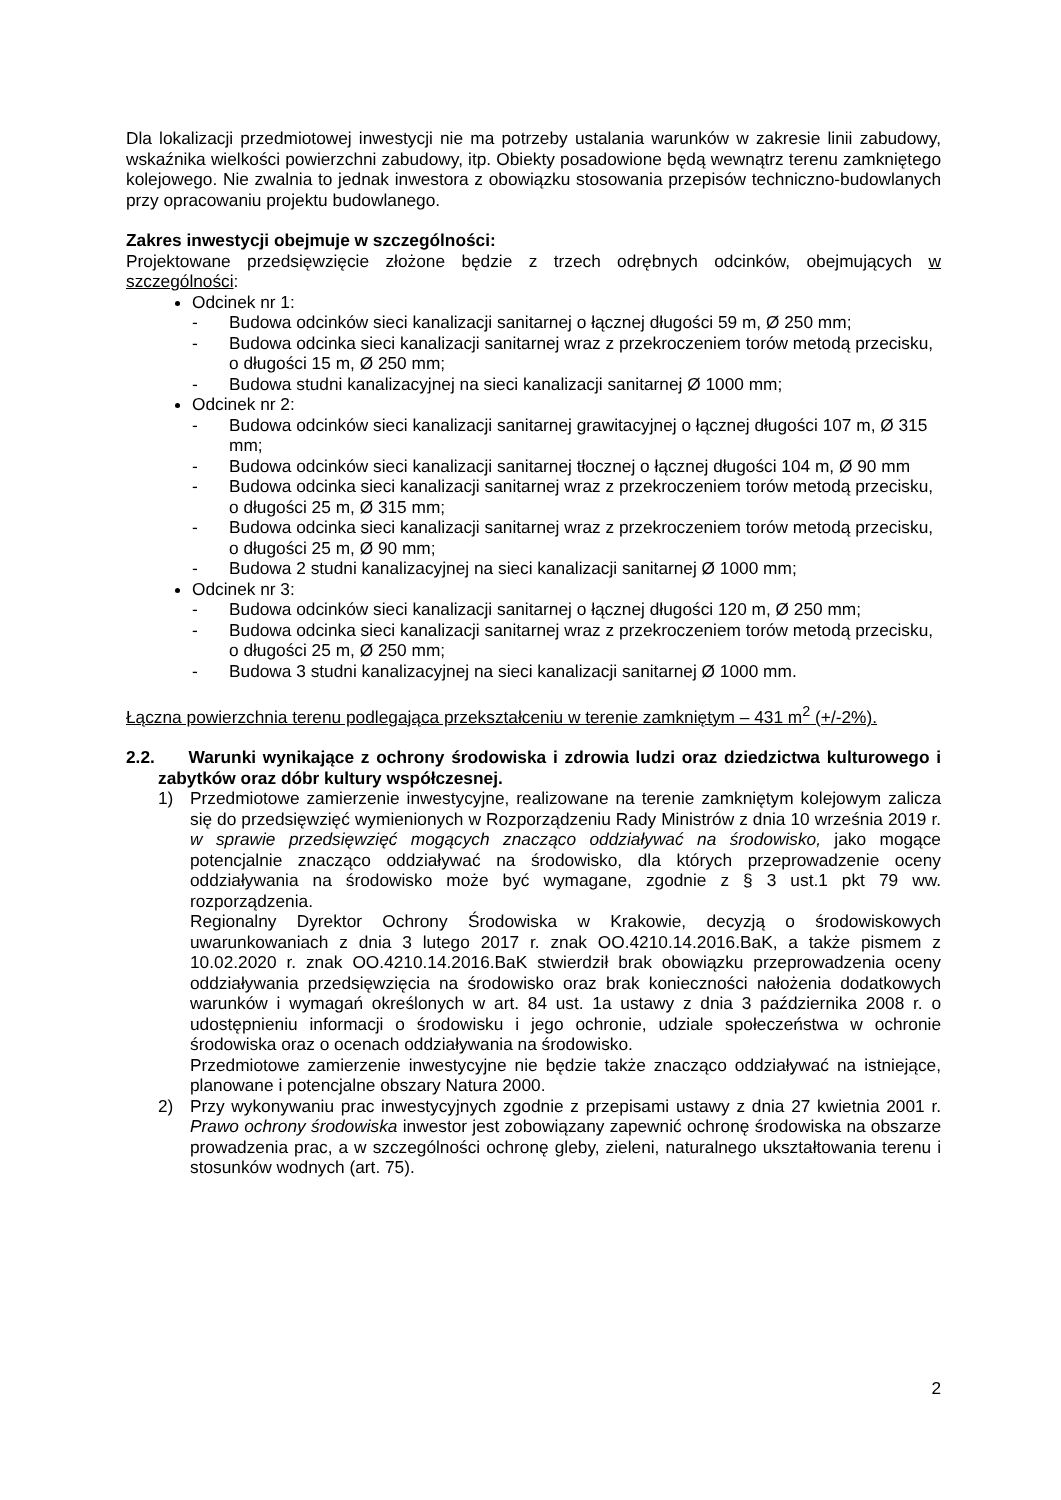Dla lokalizacji przedmiotowej inwestycji nie ma potrzeby ustalania warunków w zakresie linii zabudowy, wskaźnika wielkości powierzchni zabudowy, itp. Obiekty posadowione będą wewnątrz terenu zamkniętego kolejowego. Nie zwalnia to jednak inwestora z obowiązku stosowania przepisów techniczno-budowlanych przy opracowaniu projektu budowlanego.
Zakres inwestycji obejmuje w szczególności:
Projektowane przedsięwzięcie złożone będzie z trzech odrębnych odcinków, obejmujących w szczególności:
Odcinek nr 1:
- Budowa odcinków sieci kanalizacji sanitarnej o łącznej długości 59 m, Ø 250 mm;
- Budowa odcinka sieci kanalizacji sanitarnej wraz z przekroczeniem torów metodą przecisku, o długości 15 m, Ø 250 mm;
- Budowa studni kanalizacyjnej na sieci kanalizacji sanitarnej Ø 1000 mm;
Odcinek nr 2:
- Budowa odcinków sieci kanalizacji sanitarnej grawitacyjnej o łącznej długości 107 m, Ø 315 mm;
- Budowa odcinków sieci kanalizacji sanitarnej tłocznej o łącznej długości 104 m, Ø 90 mm
- Budowa odcinka sieci kanalizacji sanitarnej wraz z przekroczeniem torów metodą przecisku, o długości 25 m, Ø 315 mm;
- Budowa odcinka sieci kanalizacji sanitarnej wraz z przekroczeniem torów metodą przecisku, o długości 25 m, Ø 90 mm;
- Budowa 2 studni kanalizacyjnej na sieci kanalizacji sanitarnej Ø 1000 mm;
Odcinek nr 3:
- Budowa odcinków sieci kanalizacji sanitarnej o łącznej długości 120 m, Ø 250 mm;
- Budowa odcinka sieci kanalizacji sanitarnej wraz z przekroczeniem torów metodą przecisku, o długości 25 m, Ø 250 mm;
- Budowa 3 studni kanalizacyjnej na sieci kanalizacji sanitarnej Ø 1000 mm.
Łączna powierzchnia terenu podlegająca przekształceniu w terenie zamkniętym – 431 m<sup>2</sup> (+/-2%).
2.2. Warunki wynikające z ochrony środowiska i zdrowia ludzi oraz dziedzictwa kulturowego i zabytków oraz dóbr kultury współczesnej.
1) Przedmiotowe zamierzenie inwestycyjne, realizowane na terenie zamkniętym kolejowym zalicza się do przedsięwzięć wymienionych w Rozporządzeniu Rady Ministrów z dnia 10 września 2019 r. w sprawie przedsięwzięć mogących znacząco oddziaływać na środowisko, jako mogące potencjalnie znacząco oddziaływać na środowisko, dla których przeprowadzenie oceny oddziaływania na środowisko może być wymagane, zgodnie z § 3 ust.1 pkt 79 ww. rozporządzenia.
Regionalny Dyrektor Ochrony Środowiska w Krakowie, decyzją o środowiskowych uwarunkowaniach z dnia 3 lutego 2017 r. znak OO.4210.14.2016.BaK, a także pismem z 10.02.2020 r. znak OO.4210.14.2016.BaK stwierdził brak obowiązku przeprowadzenia oceny oddziaływania przedsięwzięcia na środowisko oraz brak konieczności nałożenia dodatkowych warunków i wymagań określonych w art. 84 ust. 1a ustawy z dnia 3 października 2008 r. o udostępnieniu informacji o środowisku i jego ochronie, udziale społeczeństwa w ochronie środowiska oraz o ocenach oddziaływania na środowisko.
Przedmiotowe zamierzenie inwestycyjne nie będzie także znacząco oddziaływać na istniejące, planowane i potencjalne obszary Natura 2000.
2) Przy wykonywaniu prac inwestycyjnych zgodnie z przepisami ustawy z dnia 27 kwietnia 2001 r. Prawo ochrony środowiska inwestor jest zobowiązany zapewnić ochronę środowiska na obszarze prowadzenia prac, a w szczególności ochronę gleby, zieleni, naturalnego ukształtowania terenu i stosunków wodnych (art. 75).
2